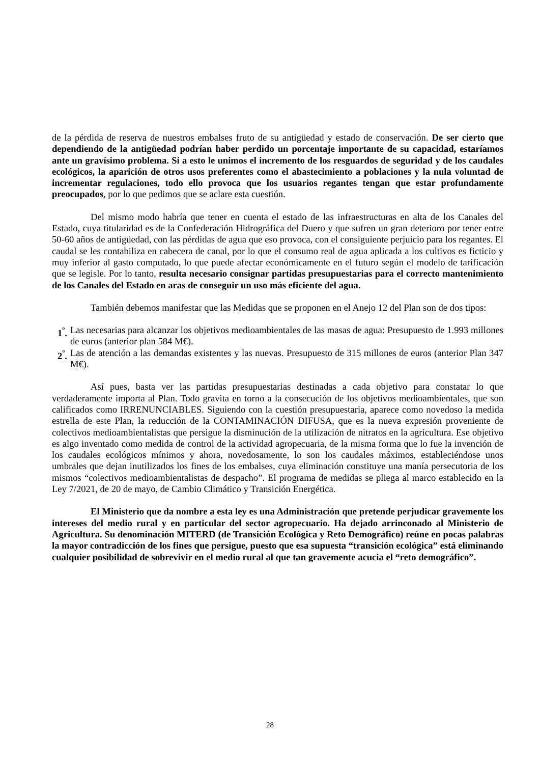de la pérdida de reserva de nuestros embalses fruto de su antigüedad y estado de conservación. De ser cierto que dependiendo de la antigüedad podrían haber perdido un porcentaje importante de su capacidad, estaríamos ante un gravísimo problema. Si a esto le unimos el incremento de los resguardos de seguridad y de los caudales ecológicos, la aparición de otros usos preferentes como el abastecimiento a poblaciones y la nula voluntad de incrementar regulaciones, todo ello provoca que los usuarios regantes tengan que estar profundamente preocupados, por lo que pedimos que se aclare esta cuestión.
Del mismo modo habría que tener en cuenta el estado de las infraestructuras en alta de los Canales del Estado, cuya titularidad es de la Confederación Hidrográfica del Duero y que sufren un gran deterioro por tener entre 50-60 años de antigüedad, con las pérdidas de agua que eso provoca, con el consiguiente perjuicio para los regantes. El caudal se les contabiliza en cabecera de canal, por lo que el consumo real de agua aplicada a los cultivos es ficticio y muy inferior al gasto computado, lo que puede afectar económicamente en el futuro según el modelo de tarificación que se legisle. Por lo tanto, resulta necesario consignar partidas presupuestarias para el correcto mantenimiento de los Canales del Estado en aras de conseguir un uso más eficiente del agua.
También debemos manifestar que las Medidas que se proponen en el Anejo 12 del Plan son de dos tipos:
1<sup>º</sup>. Las necesarias para alcanzar los objetivos medioambientales de las masas de agua: Presupuesto de 1.993 millones de euros (anterior plan 584 M€).
2<sup>º</sup>. Las de atención a las demandas existentes y las nuevas. Presupuesto de 315 millones de euros (anterior Plan 347 M€).
Así pues, basta ver las partidas presupuestarias destinadas a cada objetivo para constatar lo que verdaderamente importa al Plan. Todo gravita en torno a la consecución de los objetivos medioambientales, que son calificados como IRRENUNCIABLES. Siguiendo con la cuestión presupuestaria, aparece como novedoso la medida estrella de este Plan, la reducción de la CONTAMINACIÓN DIFUSA, que es la nueva expresión proveniente de colectivos medioambientalistas que persigue la disminución de la utilización de nitratos en la agricultura. Ese objetivo es algo inventado como medida de control de la actividad agropecuaria, de la misma forma que lo fue la invención de los caudales ecológicos mínimos y ahora, novedosamente, lo son los caudales máximos, estableciéndose unos umbrales que dejan inutilizados los fines de los embalses, cuya eliminación constituye una manía persecutoria de los mismos “colectivos medioambientalistas de despacho”. El programa de medidas se pliega al marco establecido en la Ley 7/2021, de 20 de mayo, de Cambio Climático y Transición Energética.
El Ministerio que da nombre a esta ley es una Administración que pretende perjudicar gravemente los intereses del medio rural y en particular del sector agropecuario. Ha dejado arrinconado al Ministerio de Agricultura. Su denominación MITERD (de Transición Ecológica y Reto Demográfico) reúne en pocas palabras la mayor contradicción de los fines que persigue, puesto que esa supuesta “transición ecológica” está eliminando cualquier posibilidad de sobrevivir en el medio rural al que tan gravemente acucia el “reto demográfico”.
28